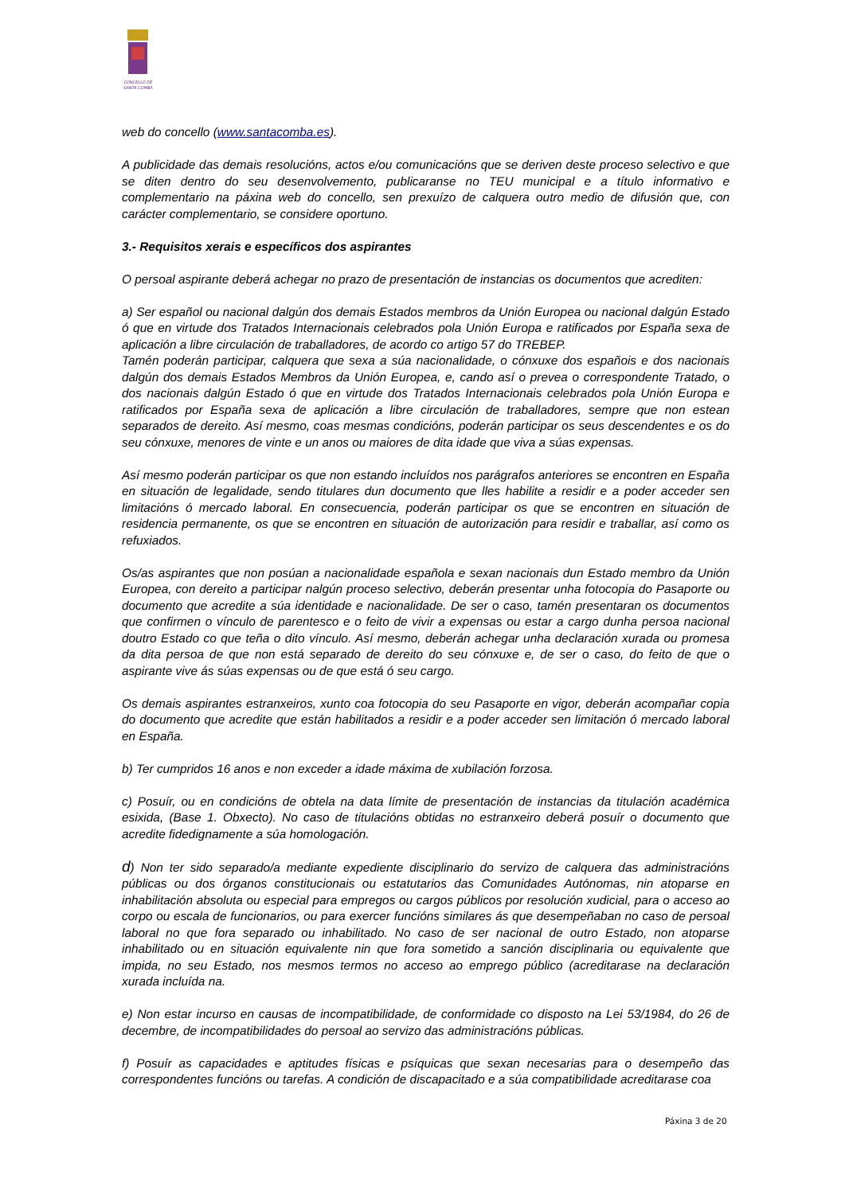CONCELLO DE
SANTA COMBA
web do concello (www.santacomba.es).
A publicidade das demais resolucións, actos e/ou comunicacións que se deriven deste proceso selectivo e que se diten dentro do seu desenvolvemento, publicaranse no TEU municipal e a título informativo e complementario na páxina web do concello, sen prexuízo de calquera outro medio de difusión que, con carácter complementario, se considere oportuno.
3.- Requisitos xerais e específicos dos aspirantes
O persoal aspirante deberá achegar no prazo de presentación de instancias os documentos que acrediten:
a) Ser español ou nacional dalgún dos demais Estados membros da Unión Europea ou nacional dalgún Estado ó que en virtude dos Tratados Internacionais celebrados pola Unión Europa e ratificados por España sexa de aplicación a libre circulación de traballadores, de acordo co artigo 57 do TREBEP.
Tamén poderán participar, calquera que sexa a súa nacionalidade, o cónxuxe dos españois e dos nacionais dalgún dos demais Estados Membros da Unión Europea, e, cando así o prevea o correspondente Tratado, o dos nacionais dalgún Estado ó que en virtude dos Tratados Internacionais celebrados pola Unión Europa e ratificados por España sexa de aplicación a libre circulación de traballadores, sempre que non estean separados de dereito. Así mesmo, coas mesmas condicións, poderán participar os seus descendentes e os do seu cónxuxe, menores de vinte e un anos ou maiores de dita idade que viva a súas expensas.
Así mesmo poderán participar os que non estando incluídos nos parágrafos anteriores se encontren en España en situación de legalidade, sendo titulares dun documento que lles habilite a residir e a poder acceder sen limitacións ó mercado laboral. En consecuencia, poderán participar os que se encontren en situación de residencia permanente, os que se encontren en situación de autorización para residir e traballar, así como os refuxiados.
Os/as aspirantes que non posúan a nacionalidade española e sexan nacionais dun Estado membro da Unión Europea, con dereito a participar nalgún proceso selectivo, deberán presentar unha fotocopia do Pasaporte ou documento que acredite a súa identidade e nacionalidade. De ser o caso, tamén presentaran os documentos que confirmen o vínculo de parentesco e o feito de vivir a expensas ou estar a cargo dunha persoa nacional doutro Estado co que teña o dito vínculo. Así mesmo, deberán achegar unha declaración xurada ou promesa da dita persoa de que non está separado de dereito do seu cónxuxe e, de ser o caso, do feito de que o aspirante vive ás súas expensas ou de que está ó seu cargo.
Os demais aspirantes estranxeiros, xunto coa fotocopia do seu Pasaporte en vigor, deberán acompañar copia do documento que acredite que están habilitados a residir e a poder acceder sen limitación ó mercado laboral en España.
b) Ter cumpridos 16 anos e non exceder a idade máxima de xubilación forzosa.
c) Posuír, ou en condicións de obtela na data límite de presentación de instancias da titulación académica esixida, (Base 1. Obxecto). No caso de titulacións obtidas no estranxeiro deberá posuír o documento que acredite fidedignamente a súa homologación.
d) Non ter sido separado/a mediante expediente disciplinario do servizo de calquera das administracións públicas ou dos órganos constitucionais ou estatutarios das Comunidades Autónomas, nin atoparse en inhabilitación absoluta ou especial para empregos ou cargos públicos por resolución xudicial, para o acceso ao corpo ou escala de funcionarios, ou para exercer funcións similares ás que desempeñaban no caso de persoal laboral no que fora separado ou inhabilitado. No caso de ser nacional de outro Estado, non atoparse inhabilitado ou en situación equivalente nin que fora sometido a sanción disciplinaria ou equivalente que impida, no seu Estado, nos mesmos termos no acceso ao emprego público (acreditarase na declaración xurada incluída na.
e) Non estar incurso en causas de incompatibilidade, de conformidade co disposto na Lei 53/1984, do 26 de decembre, de incompatibilidades do persoal ao servizo das administracións públicas.
f) Posuír as capacidades e aptitudes físicas e psíquicas que sexan necesarias para o desempeño das correspondentes funcións ou tarefas. A condición de discapacitado e a súa compatibilidade acreditarase coa
Páxina 3 de 20